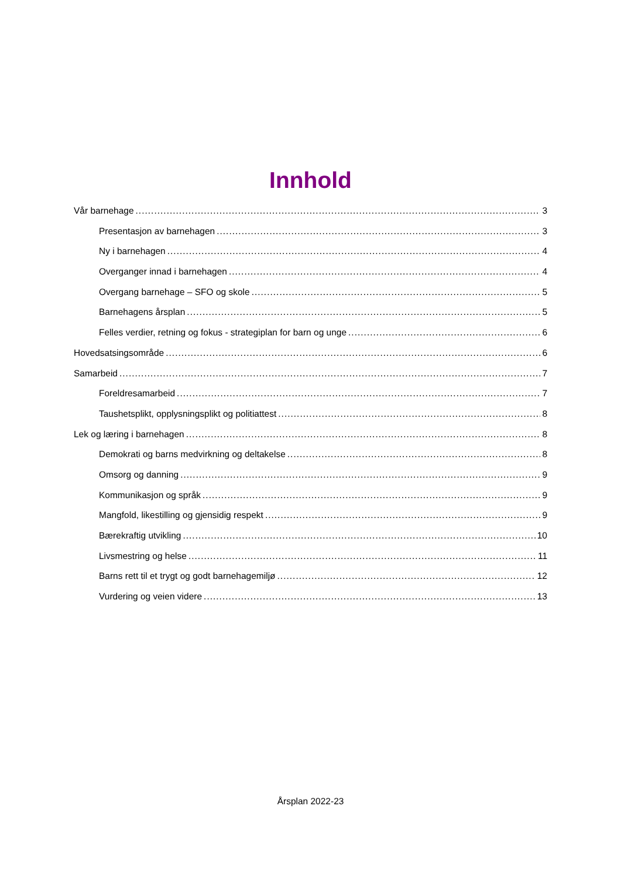Innhold
Vår barnehage 3
Presentasjon av barnehagen 3
Ny i barnehagen 4
Overganger innad i barnehagen 4
Overgang barnehage – SFO og skole 5
Barnehagens årsplan 5
Felles verdier, retning og fokus - strategiplan for barn og unge 6
Hovedsatsingsområde 6
Samarbeid 7
Foreldresamarbeid 7
Taushetsplikt, opplysningsplikt og politiattest 8
Lek og læring i barnehagen 8
Demokrati og barns medvirkning og deltakelse 8
Omsorg og danning 9
Kommunikasjon og språk 9
Mangfold, likestilling og gjensidig respekt 9
Bærekraftig utvikling 10
Livsmestring og helse 11
Barns rett til et trygt og godt barnehagemiljø 12
Vurdering og veien videre 13
Årsplan 2022-23